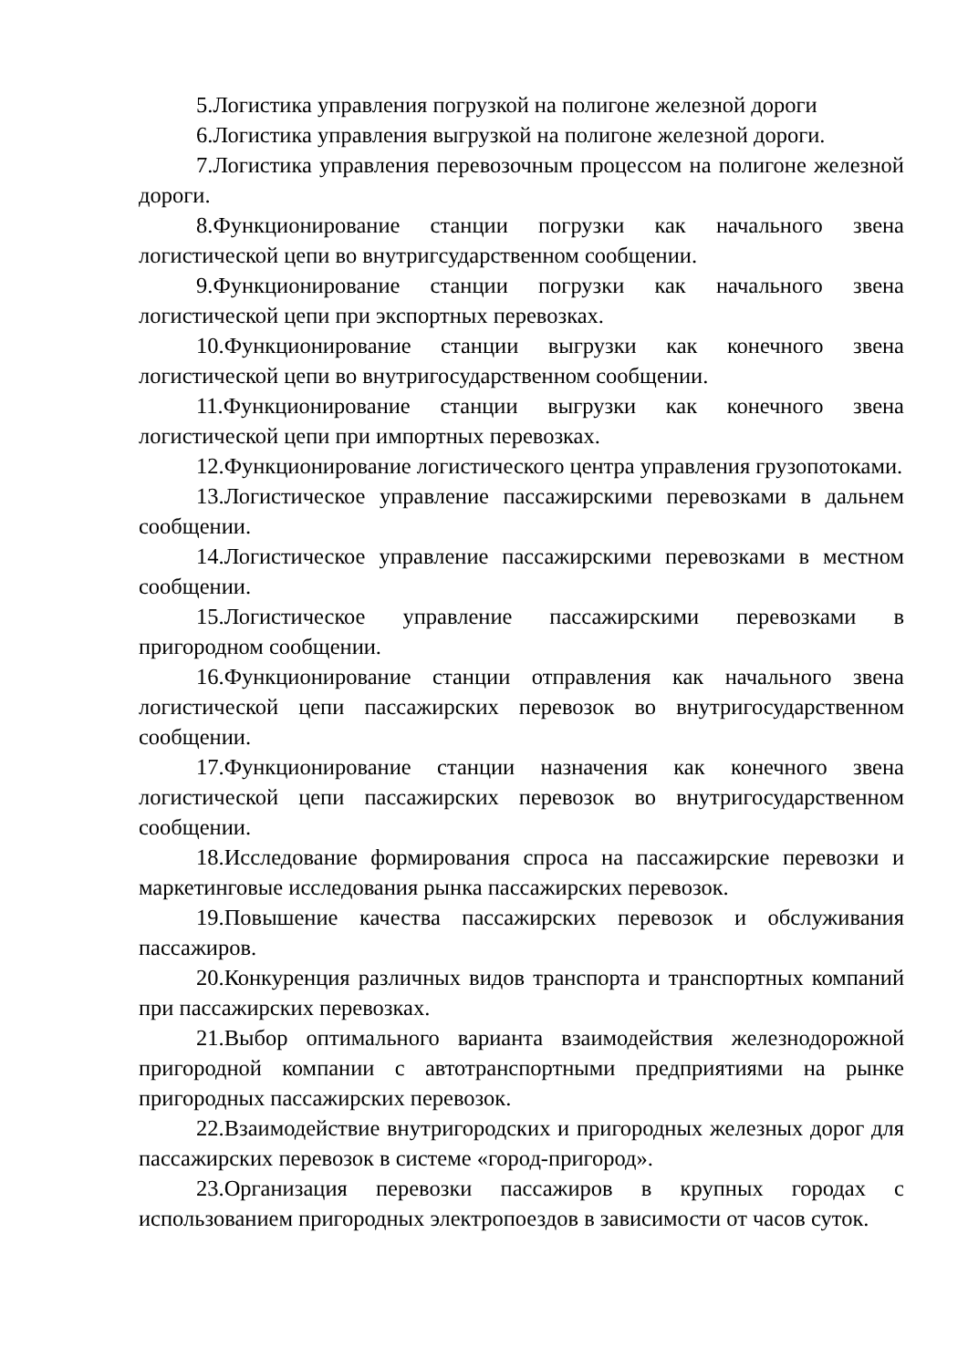5.Логистика управления погрузкой на полигоне железной дороги
6.Логистика управления выгрузкой на полигоне железной дороги.
7.Логистика управления перевозочным процессом на полигоне железной дороги.
8.Функционирование станции погрузки как начального звена логистической цепи во внутригсударственном сообщении.
9.Функционирование станции погрузки как начального звена логистической цепи при экспортных перевозках.
10.Функционирование станции выгрузки как конечного звена логистической цепи во внутригосударственном сообщении.
11.Функционирование станции выгрузки как конечного звена логистической цепи при импортных перевозках.
12.Функционирование логистического центра управления грузопотоками.
13.Логистическое управление пассажирскими перевозками в дальнем сообщении.
14.Логистическое управление пассажирскими перевозками в местном сообщении.
15.Логистическое управление пассажирскими перевозками в пригородном сообщении.
16.Функционирование станции отправления как начального звена логистической цепи пассажирских перевозок во внутригосударственном сообщении.
17.Функционирование станции назначения как конечного звена логистической цепи пассажирских перевозок во внутригосударственном сообщении.
18.Исследование формирования спроса на пассажирские перевозки и маркетинговые исследования рынка пассажирских перевозок.
19.Повышение качества пассажирских перевозок и обслуживания пассажиров.
20.Конкуренция различных видов транспорта и транспортных компаний при пассажирских перевозках.
21.Выбор оптимального варианта взаимодействия железнодорожной пригородной компании с автотранспортными предприятиями на рынке пригородных пассажирских перевозок.
22.Взаимодействие внутригородских и пригородных железных дорог для пассажирских перевозок в системе «город-пригород».
23.Организация перевозки пассажиров в крупных городах с использованием пригородных электропоездов в зависимости от часов суток.